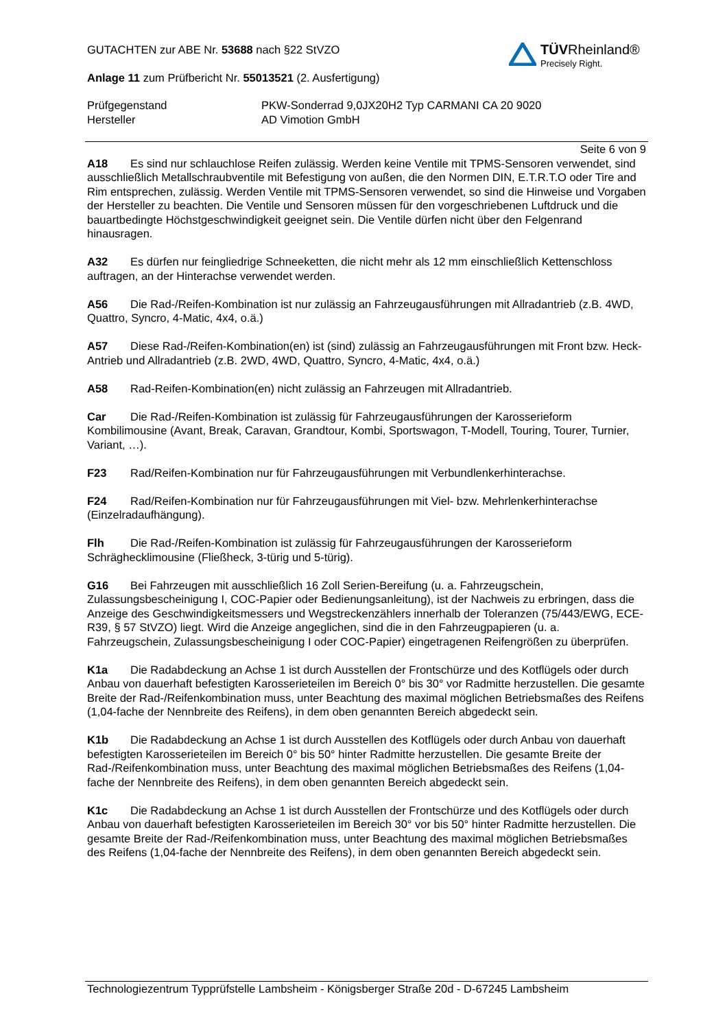TÜVRheinland®
Precisely Right.
GUTACHTEN zur ABE Nr. 53688 nach §22 StVZO
Anlage 11 zum Prüfbericht Nr. 55013521 (2. Ausfertigung)
Prüfgegenstand
Hersteller
PKW-Sonderrad 9,0JX20H2 Typ CARMANI CA 20 9020
AD Vimotion GmbH
Seite 6 von 9
A18 Es sind nur schlauchlose Reifen zulässig. Werden keine Ventile mit TPMS-Sensoren verwendet, sind ausschließlich Metallschraubventile mit Befestigung von außen, die den Normen DIN, E.T.R.T.O oder Tire and Rim entsprechen, zulässig. Werden Ventile mit TPMS-Sensoren verwendet, so sind die Hinweise und Vorgaben der Hersteller zu beachten. Die Ventile und Sensoren müssen für den vorgeschriebenen Luftdruck und die bauartbedingte Höchstgeschwindigkeit geeignet sein. Die Ventile dürfen nicht über den Felgenrand hinausragen.
A32 Es dürfen nur feingliedrige Schneeketten, die nicht mehr als 12 mm einschließlich Kettenschloss auftragen, an der Hinterachse verwendet werden.
A56 Die Rad-/Reifen-Kombination ist nur zulässig an Fahrzeugausführungen mit Allradantrieb (z.B. 4WD, Quattro, Syncro, 4-Matic, 4x4, o.ä.)
A57 Diese Rad-/Reifen-Kombination(en) ist (sind) zulässig an Fahrzeugausführungen mit Front bzw. Heck-Antrieb und Allradantrieb (z.B. 2WD, 4WD, Quattro, Syncro, 4-Matic, 4x4, o.ä.)
A58 Rad-Reifen-Kombination(en) nicht zulässig an Fahrzeugen mit Allradantrieb.
Car Die Rad-/Reifen-Kombination ist zulässig für Fahrzeugausführungen der Karosserieform Kombilimousine (Avant, Break, Caravan, Grandtour, Kombi, Sportswagon, T-Modell, Touring, Tourer, Turnier, Variant, …).
F23 Rad/Reifen-Kombination nur für Fahrzeugausführungen mit Verbundlenkerhinterachse.
F24 Rad/Reifen-Kombination nur für Fahrzeugausführungen mit Viel- bzw. Mehrlenkerhinterachse (Einzelradaufhängung).
Flh Die Rad-/Reifen-Kombination ist zulässig für Fahrzeugausführungen der Karosserieform Schräghecklimousine (Fließheck, 3-türig und 5-türig).
G16 Bei Fahrzeugen mit ausschließlich 16 Zoll Serien-Bereifung (u. a. Fahrzeugschein, Zulassungsbescheinigung I, COC-Papier oder Bedienungsanleitung), ist der Nachweis zu erbringen, dass die Anzeige des Geschwindigkeitsmessers und Wegstreckenzählers innerhalb der Toleranzen (75/443/EWG, ECE-R39, § 57 StVZO) liegt. Wird die Anzeige angeglichen, sind die in den Fahrzeugpapieren (u. a. Fahrzeugschein, Zulassungsbescheinigung I oder COC-Papier) eingetragenen Reifengrößen zu überprüfen.
K1a Die Radabdeckung an Achse 1 ist durch Ausstellen der Frontschürze und des Kotflügels oder durch Anbau von dauerhaft befestigten Karosserieteilen im Bereich 0° bis 30° vor Radmitte herzustellen. Die gesamte Breite der Rad-/Reifenkombination muss, unter Beachtung des maximal möglichen Betriebsmaßes des Reifens (1,04-fache der Nennbreite des Reifens), in dem oben genannten Bereich abgedeckt sein.
K1b Die Radabdeckung an Achse 1 ist durch Ausstellen des Kotflügels oder durch Anbau von dauerhaft befestigten Karosserieteilen im Bereich 0° bis 50° hinter Radmitte herzustellen. Die gesamte Breite der Rad-/Reifenkombination muss, unter Beachtung des maximal möglichen Betriebsmaßes des Reifens (1,04-fache der Nennbreite des Reifens), in dem oben genannten Bereich abgedeckt sein.
K1c Die Radabdeckung an Achse 1 ist durch Ausstellen der Frontschürze und des Kotflügels oder durch Anbau von dauerhaft befestigten Karosserieteilen im Bereich 30° vor bis 50° hinter Radmitte herzustellen. Die gesamte Breite der Rad-/Reifenkombination muss, unter Beachtung des maximal möglichen Betriebsmaßes des Reifens (1,04-fache der Nennbreite des Reifens), in dem oben genannten Bereich abgedeckt sein.
Technologiezentrum Typprüfstelle Lambsheim - Königsberger Straße 20d - D-67245 Lambsheim